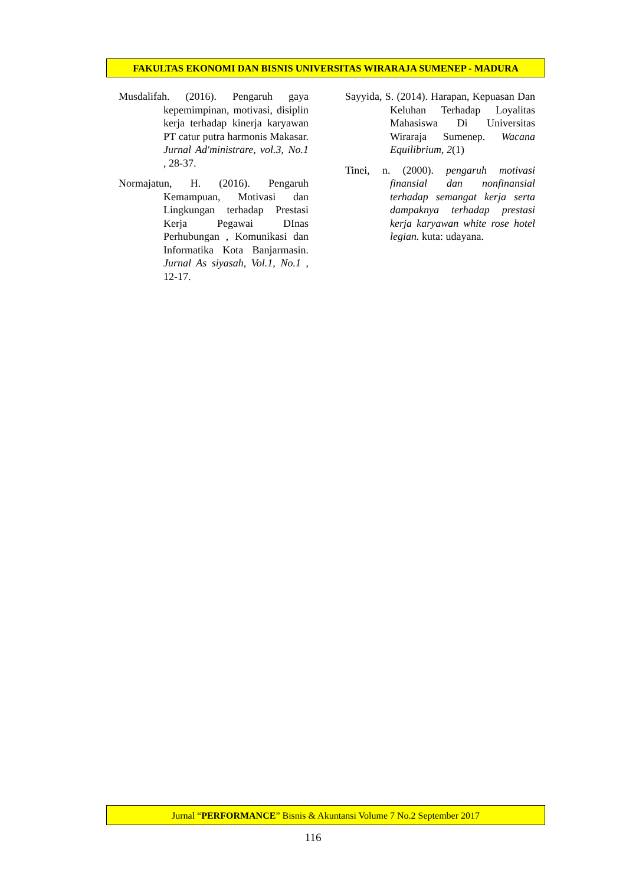FAKULTAS EKONOMI DAN BISNIS UNIVERSITAS WIRARAJA SUMENEP - MADURA
Musdalifah. (2016). Pengaruh gaya kepemimpinan, motivasi, disiplin kerja terhadap kinerja karyawan PT catur putra harmonis Makasar. Jurnal Ad'ministrare, vol.3, No.1 , 28-37.
Normajatun, H. (2016). Pengaruh Kemampuan, Motivasi dan Lingkungan terhadap Prestasi Kerja Pegawai DInas Perhubungan , Komunikasi dan Informatika Kota Banjarmasin. Jurnal As siyasah, Vol.1, No.1 , 12-17.
Sayyida, S. (2014). Harapan, Kepuasan Dan Keluhan Terhadap Loyalitas Mahasiswa Di Universitas Wiraraja Sumenep. Wacana Equilibrium, 2(1)
Tinei, n. (2000). pengaruh motivasi finansial dan nonfinansial terhadap semangat kerja serta dampaknya terhadap prestasi kerja karyawan white rose hotel legian. kuta: udayana.
Jurnal “PERFORMANCE” Bisnis & Akuntansi Volume 7 No.2 September 2017
116